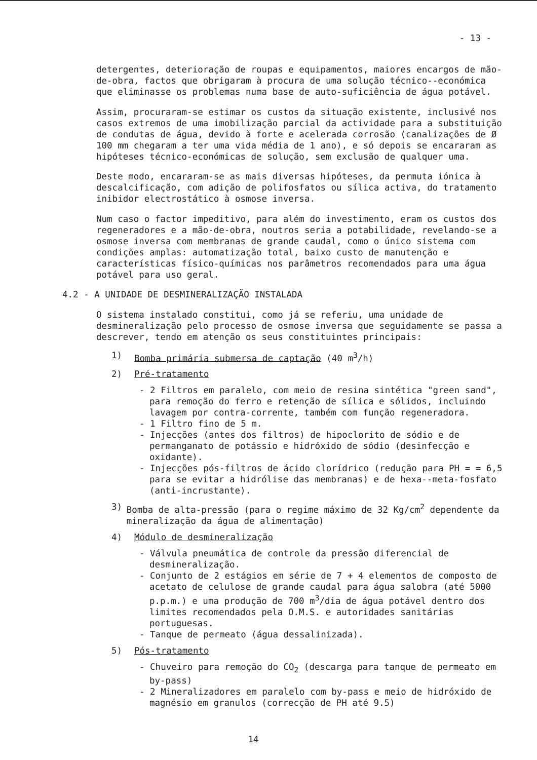- 13 -
detergentes, deterioração de roupas e equipamentos, maiores encargos de mão-de-obra, factos que obrigaram à procura de uma solução técnico--económica que eliminasse os problemas numa base de auto-suficiência de água potável.
Assim, procuraram-se estimar os custos da situação existente, inclusivé nos casos extremos de uma imobilização parcial da actividade para a substituição de condutas de água, devido à forte e acelerada corrosão (canalizações de Ø 100 mm chegaram a ter uma vida média de 1 ano), e só depois se encararam as hipóteses técnico-económicas de solução, sem exclusão de qualquer uma.
Deste modo, encararam-se as mais diversas hipóteses, da permuta iónica à descalcificação, com adição de polifosfatos ou sílica activa, do tratamento inibidor electrostático à osmose inversa.
Num caso o factor impeditivo, para além do investimento, eram os custos dos regeneradores e a mão-de-obra, noutros seria a potabilidade, revelando-se a osmose inversa com membranas de grande caudal, como o único sistema com condições amplas: automatização total, baixo custo de manutenção e características físico-químicas nos parâmetros recomendados para uma água potável para uso geral.
4.2 - A UNIDADE DE DESMINERALIZAÇÃO INSTALADA
O sistema instalado constitui, como já se referiu, uma unidade de desmineralização pelo processo de osmose inversa que seguidamente se passa a descrever, tendo em atenção os seus constituintes principais:
1) Bomba primária submersa de captação (40 m<sup>3</sup>/h)
2) Pré-tratamento
- 2 Filtros em paralelo, com meio de resina sintética "green sand", para remoção do ferro e retenção de sílica e sólidos, incluindo lavagem por contra-corrente, também com função regeneradora.
- 1 Filtro fino de 5 m.
- Injecções (antes dos filtros) de hipoclorito de sódio e de permanganato de potássio e hidróxido de sódio (desinfecção e oxidante).
- Injecções pós-filtros de ácido clorídrico (redução para PH = = 6,5 para se evitar a hidrólise das membranas) e de hexa--meta-fosfato (anti-incrustante).
3) Bomba de alta-pressão (para o regime máximo de 32 Kg/cm<sup>2</sup> dependente da mineralização da água de alimentação)
4) Módulo de desmineralização
- Válvula pneumática de controle da pressão diferencial de desmineralização.
- Conjunto de 2 estágios em série de 7 + 4 elementos de composto de acetato de celulose de grande caudal para água salobra (até 5000 p.p.m.) e uma produção de 700 m<sup>3</sup>/dia de água potável dentro dos limites recomendados pela O.M.S. e autoridades sanitárias portuguesas.
- Tanque de permeato (água dessalinizada).
5) Pós-tratamento
- Chuveiro para remoção do CO<sub>2</sub> (descarga para tanque de permeato em by-pass)
- 2 Mineralizadores em paralelo com by-pass e meio de hidróxido de magnésio em granulos (correcção de PH até 9.5)
14